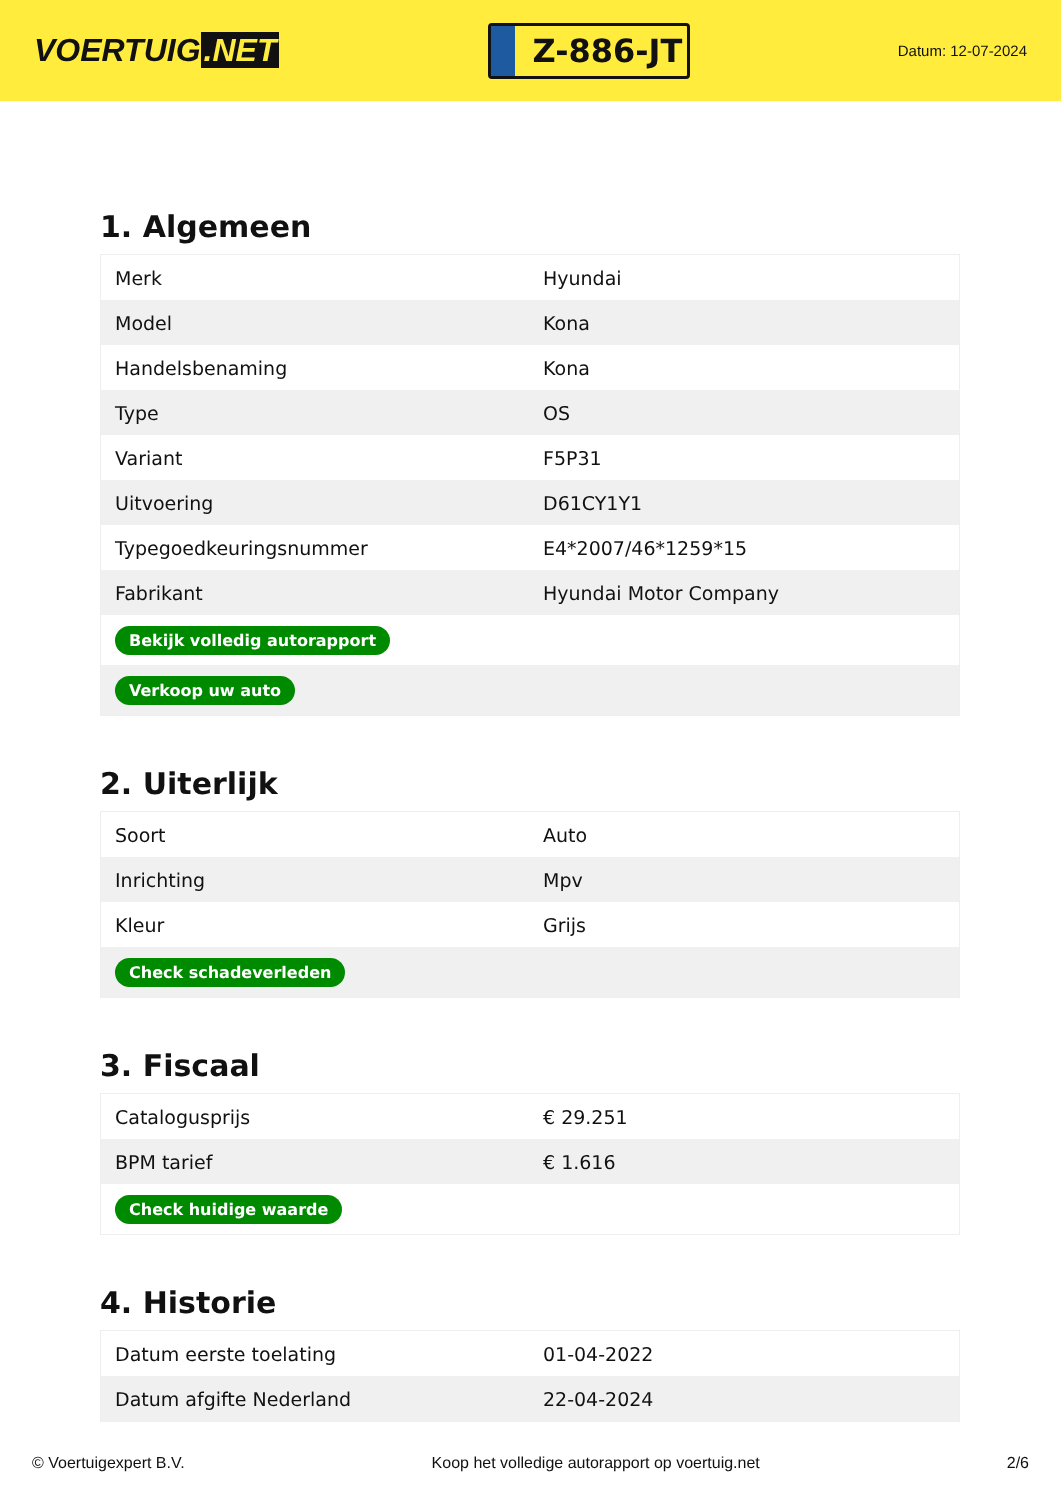VOERTUIG.NET
Z-886-JT
Datum: 12-07-2024
1. Algemeen
| Merk | Hyundai |
| Model | Kona |
| Handelsbenaming | Kona |
| Type | OS |
| Variant | F5P31 |
| Uitvoering | D61CY1Y1 |
| Typegoedkeuringsnummer | E4*2007/46*1259*15 |
| Fabrikant | Hyundai Motor Company |
| Bekijk volledig autorapport | |
| Verkoop uw auto | |
2. Uiterlijk
| Soort | Auto |
| Inrichting | Mpv |
| Kleur | Grijs |
| Check schadeverleden | |
3. Fiscaal
| Catalogusprijs | € 29.251 |
| BPM tarief | € 1.616 |
| Check huidige waarde | |
4. Historie
| Datum eerste toelating | 01-04-2022 |
| Datum afgifte Nederland | 22-04-2024 |
© Voertuigexpert B.V. Koop het volledige autorapport op voertuig.net 2/6